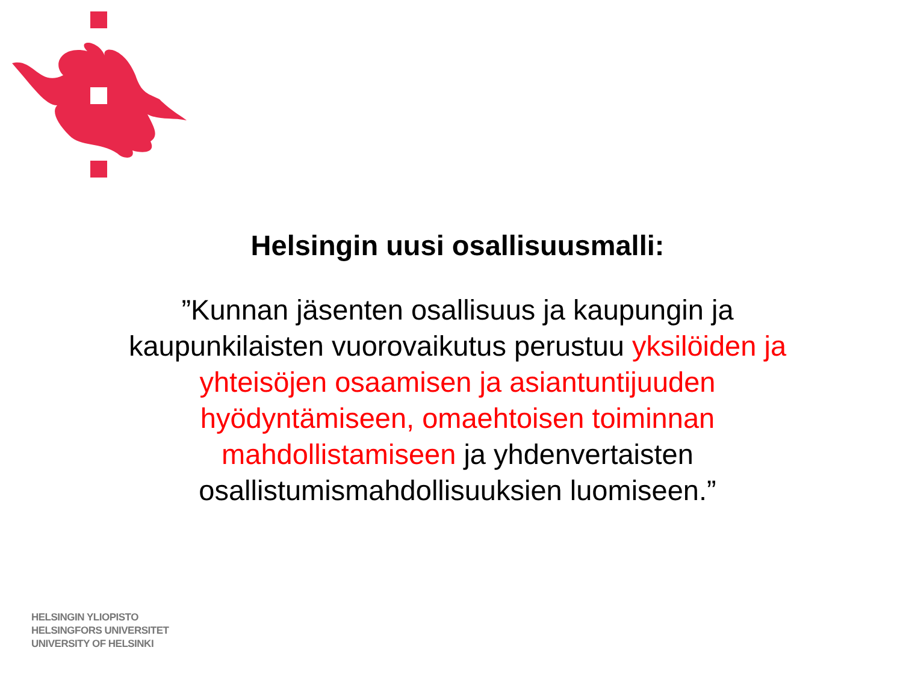Helsingin uusi osallisuusmalli:
”Kunnan jäsenten osallisuus ja kaupungin ja kaupunkilaisten vuorovaikutus perustuu yksilöiden ja yhteisöjen osaamisen ja asiantuntijuuden hyödyntämiseen, omaehtoisen toiminnan mahdollistamiseen ja yhdenvertaisten osallistumismahdollisuuksien luomiseen.”
HELSINGIN YLIOPISTO
HELSINGFORS UNIVERSITET
UNIVERSITY OF HELSINKI